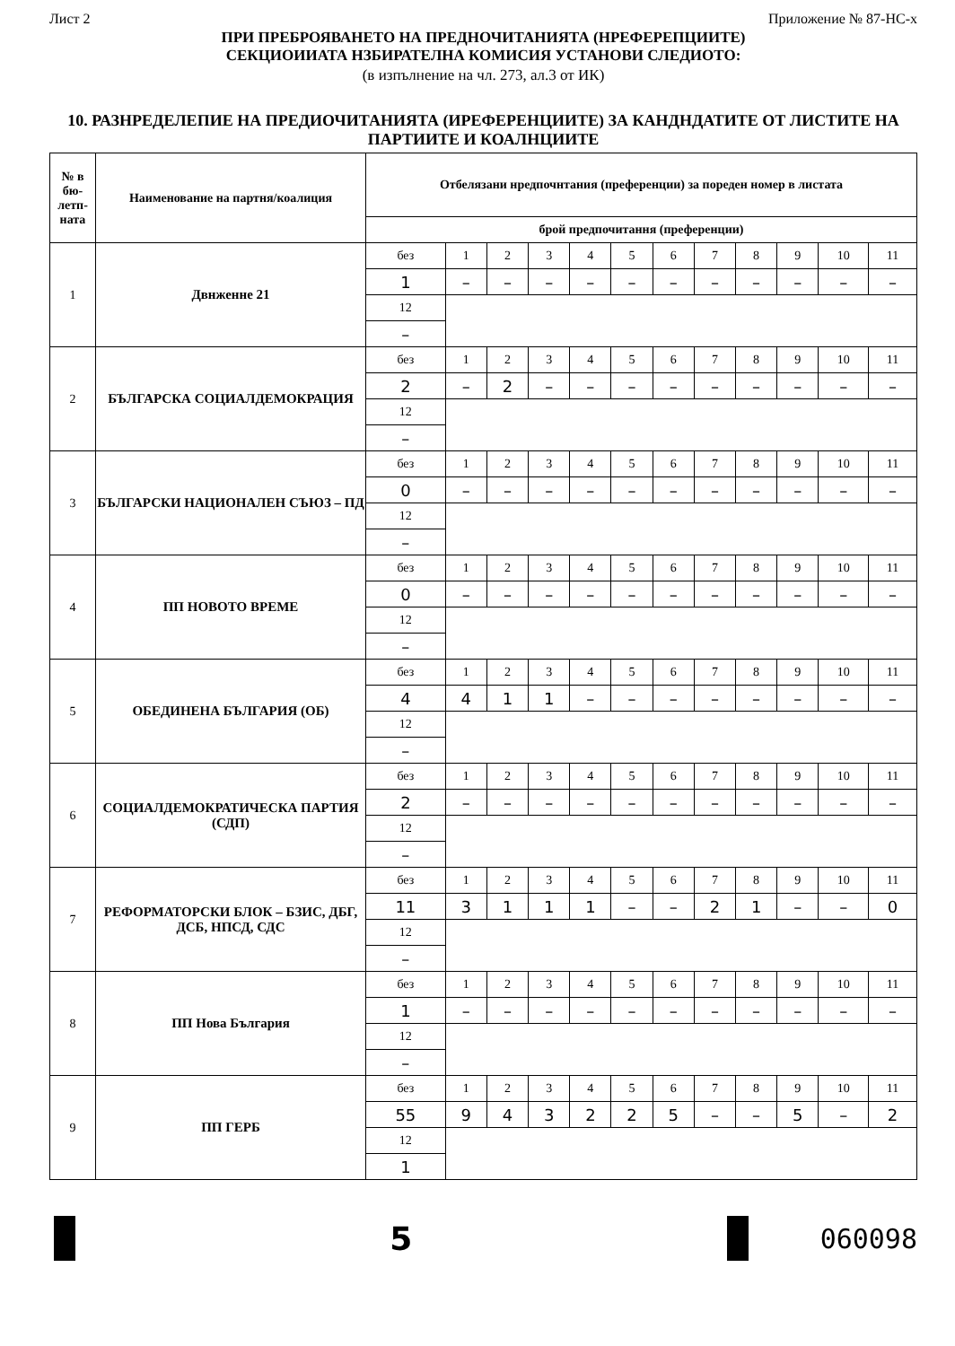Лист 2 Приложение № 87-НС-х
ПРИ ПРЕБРОЯВАНЕТО НА ПРЕДНОЧИТАНИЯТА (НРЕФЕРЕПЦИИТЕ)
СЕКЦИОИИАТА НЗБИРАТЕЛНА КОМИСИЯ УСТАНОВИ СЛЕДИОТО:
(в изпълнение на чл. 273, ал.3 от ИК)
10. РАЗНРЕДЕЛЕПИЕ НА ПРЕДИОЧИТАНИЯТА (ИРЕФЕРЕНЦИИТЕ) ЗА КАНДНДАТИТЕ ОТ ЛИСТИТЕ НА ПАРТИИТЕ И КОАЛНЦИИТЕ
| № в бю-летп-ната | Наименование на партня/коалиция | Отбелязани нредпочнтания (преференции) за пореден номер в листата | | | | | | | | | | | |
| --- | --- | --- | --- | --- | --- | --- | --- | --- | --- | --- | --- | --- | --- |
| | | брой предпочитання (преференции) | | | | | | | | | | | |
| 1 | Двнженне 21 | без | 1 | 2 | 3 | 4 | 5 | 6 | 7 | 8 | 9 | 10 | 11 |
| | | 1 | – | – | – | – | – | – | – | – | – | – | – |
| | | 12 | | | | | | | | | | | |
| | | – | | | | | | | | | | | |
| 2 | БЪЛГАРСКА СОЦИАЛДЕМОКРАЦИЯ | без | 1 | 2 | 3 | 4 | 5 | 6 | 7 | 8 | 9 | 10 | 11 |
| | | 2 | – | 2 | – | – | – | – | – | – | – | – | – |
| | | 12 | | | | | | | | | | | |
| | | – | | | | | | | | | | | |
| 3 | БЪЛГАРСКИ НАЦИОНАЛЕН СЪЮЗ – ПД | без | 1 | 2 | 3 | 4 | 5 | 6 | 7 | 8 | 9 | 10 | 11 |
| | | 0 | – | – | – | – | – | – | – | – | – | – | – |
| | | 12 | | | | | | | | | | | |
| | | – | | | | | | | | | | | |
| 4 | ПП НОВОТО ВРЕМЕ | без | 1 | 2 | 3 | 4 | 5 | 6 | 7 | 8 | 9 | 10 | 11 |
| | | 0 | – | – | – | – | – | – | – | – | – | – | – |
| | | 12 | | | | | | | | | | | |
| | | – | | | | | | | | | | | |
| 5 | ОБЕДИНЕНА БЪЛГАРИЯ (ОБ) | без | 1 | 2 | 3 | 4 | 5 | 6 | 7 | 8 | 9 | 10 | 11 |
| | | 4 | 4 | 1 | 1 | – | – | – | – | – | – | – | – |
| | | 12 | | | | | | | | | | | |
| | | – | | | | | | | | | | | |
| 6 | СОЦИАЛДЕМОКРАТИЧЕСКА ПАРТИЯ (СДП) | без | 1 | 2 | 3 | 4 | 5 | 6 | 7 | 8 | 9 | 10 | 11 |
| | | 2 | – | – | – | – | – | – | – | – | – | – | – |
| | | 12 | | | | | | | | | | | |
| | | – | | | | | | | | | | | |
| 7 | РЕФОРМАТОРСКИ БЛОК – БЗИС, ДБГ, ДСБ, НПСД, СДС | без | 1 | 2 | 3 | 4 | 5 | 6 | 7 | 8 | 9 | 10 | 11 |
| | | 11 | 3 | 1 | 1 | 1 | – | – | 2 | 1 | – | – | 0 |
| | | 12 | | | | | | | | | | | |
| | | – | | | | | | | | | | | |
| 8 | ПП Нова България | без | 1 | 2 | 3 | 4 | 5 | 6 | 7 | 8 | 9 | 10 | 11 |
| | | 1 | – | – | – | – | – | – | – | – | – | – | – |
| | | 12 | | | | | | | | | | | |
| | | – | | | | | | | | | | | |
| 9 | ПП ГЕРБ | без | 1 | 2 | 3 | 4 | 5 | 6 | 7 | 8 | 9 | 10 | 11 |
| | | 55 | 9 | 4 | 3 | 2 | 2 | 5 | – | – | 5 | – | 2 |
| | | 12 | | | | | | | | | | | |
| | | 1 | | | | | | | | | | | |
5
060098